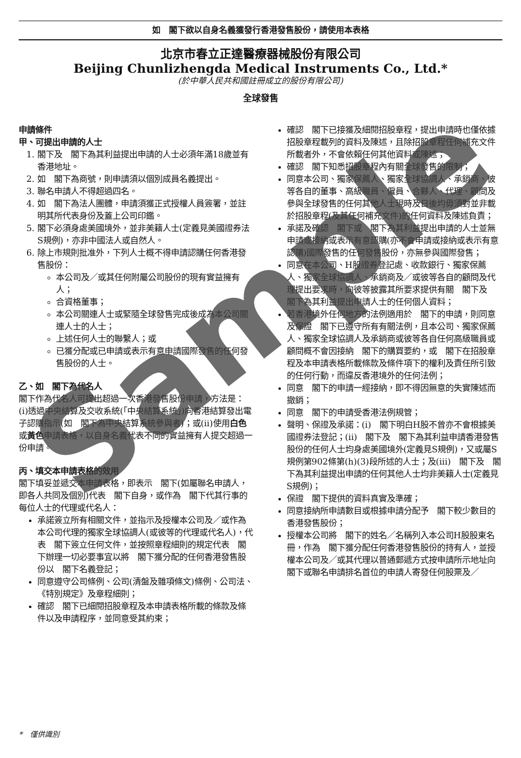如　閣下欲以自身名義獲發行香港發售股份，請使用本表格
北京市春立正達醫療器械股份有限公司
Beijing Chunlizhengda Medical Instruments Co., Ltd.*
(於中華人民共和國註冊成立的股份有限公司)
全球發售
申請條件
甲、可提出申請的人士
1. 閣下及　閣下為其利益提出申請的人士必須年滿18歲並有香港地址。
2. 如　閣下為商號，則申請須以個別成員名義提出。
3. 聯名申請人不得超過四名。
4. 如　閣下為法人團體，申請須獲正式授權人員簽署，並註明其所代表身份及蓋上公司印鑑。
5. 閣下必須身處美國境外，並非美籍人士(定義見美國證券法S規例)，亦非中國法人或自然人。
6. 除上市規則批准外，下列人士概不得申請認購任何香港發售股份：
本公司及／或其任何附屬公司股份的現有實益擁有人；
合資格董事；
本公司關連人士或緊隨全球發售完成後成為本公司關連人士的人士；
上述任何人士的聯繫人；或
已獲分配或已申請或表示有意申請國際發售的任何發售股份的人士。
乙、如　閣下為代名人
閣下作為代名人可提出超過一次香港發售股份申請，方法是：(i)透過中央結算及交收系統(「中央結算系統」)向香港結算發出電子認購指示(如　閣下為中央結算系統參與者)；或(ii)使用白色或黃色申請表格，以自身名義代表不同的實益擁有人提交超過一份申請。
丙、填交本申請表格的效用
閣下填妥並遞交本申請表格，即表示　閣下(如屬聯名申請人，即各人共同及個別)代表　閣下自身，或作為　閣下代其行事的每位人士的代理或代名人：
承諾簽立所有相關文件，並指示及授權本公司及／或作為本公司代理的獨家全球協調人(或彼等的代理或代名人)，代表　閣下簽立任何文件，並按照章程細則的規定代表　閣下辦理一切必要事宜以將　閣下獲分配的任何香港發售股份以　閣下名義登記；
同意遵守公司條例、公司(清盤及雜項條文)條例、公司法、《特別規定》及章程細則；
確認　閣下已細閱招股章程及本申請表格所載的條款及條件以及申請程序，並同意受其約束；
確認　閣下已接獲及細閱招股章程，提出申請時也僅依據招股章程載列的資料及陳述，且除招股章程任何補充文件所載者外，不會依賴任何其他資料或陳述；
確認　閣下知悉招股章程內有關全球發售的限制；
同意本公司、獨家保薦人、獨家全球協調人、承銷商、彼等各自的董事、高級職員、僱員、合夥人、代理、顧問及參與全球發售的任何其他人士現時及日後均毋須對並非載於招股章程(及其任何補充文件)的任何資料及陳述負責；
承諾及確認　閣下或　閣下為其利益提出申請的人士並無申請或接納或表示有意認購(亦不會申請或接納或表示有意認購)國際發售的任何發售股份，亦無參與國際發售；
同意在本公司、H股證券登記處、收款銀行、獨家保薦人、獨家全球協調人、承銷商及／或彼等各自的顧問及代理提出要求時，向彼等披露其所要求提供有關　閣下及　閣下為其利益提出申請人士的任何個人資料；
若香港境外任何地方的法例適用於　閣下的申請，則同意及保證　閣下已遵守所有有關法例，且本公司、獨家保薦人、獨家全球協調人及承銷商或彼等各自任何高級職員或顧問概不會因接納　閣下的購買要約，或　閣下在招股章程及本申請表格所載條款及條件項下的權利及責任所引致的任何行動，而違反香港境外的任何法例；
同意　閣下的申請一經接納，即不得因無意的失實陳述而撤銷；
同意　閣下的申請受香港法例規管；
聲明、保證及承諾：(i)　閣下明白H股不曾亦不會根據美國證券法登記；(ii)　閣下及　閣下為其利益申請香港發售股份的任何人士均身處美國境外(定義見S規例)，又或屬S規例第902條第(h)(3)段所述的人士；及(iii)　閣下及　閣下為其利益提出申請的任何其他人士均非美籍人士(定義見S規例)；
保證　閣下提供的資料真實及準確；
同意接納所申請數目或根據申請分配予　閣下較少數目的香港發售股份；
授權本公司將　閣下的姓名／名稱列入本公司H股股東名冊，作為　閣下獲分配任何香港發售股份的持有人，並授權本公司及／或其代理以普通郵遞方式按申請所示地址向　閣下或聯名申請排名首位的申請人寄發任何股票及／
*　僅供識別
Sample